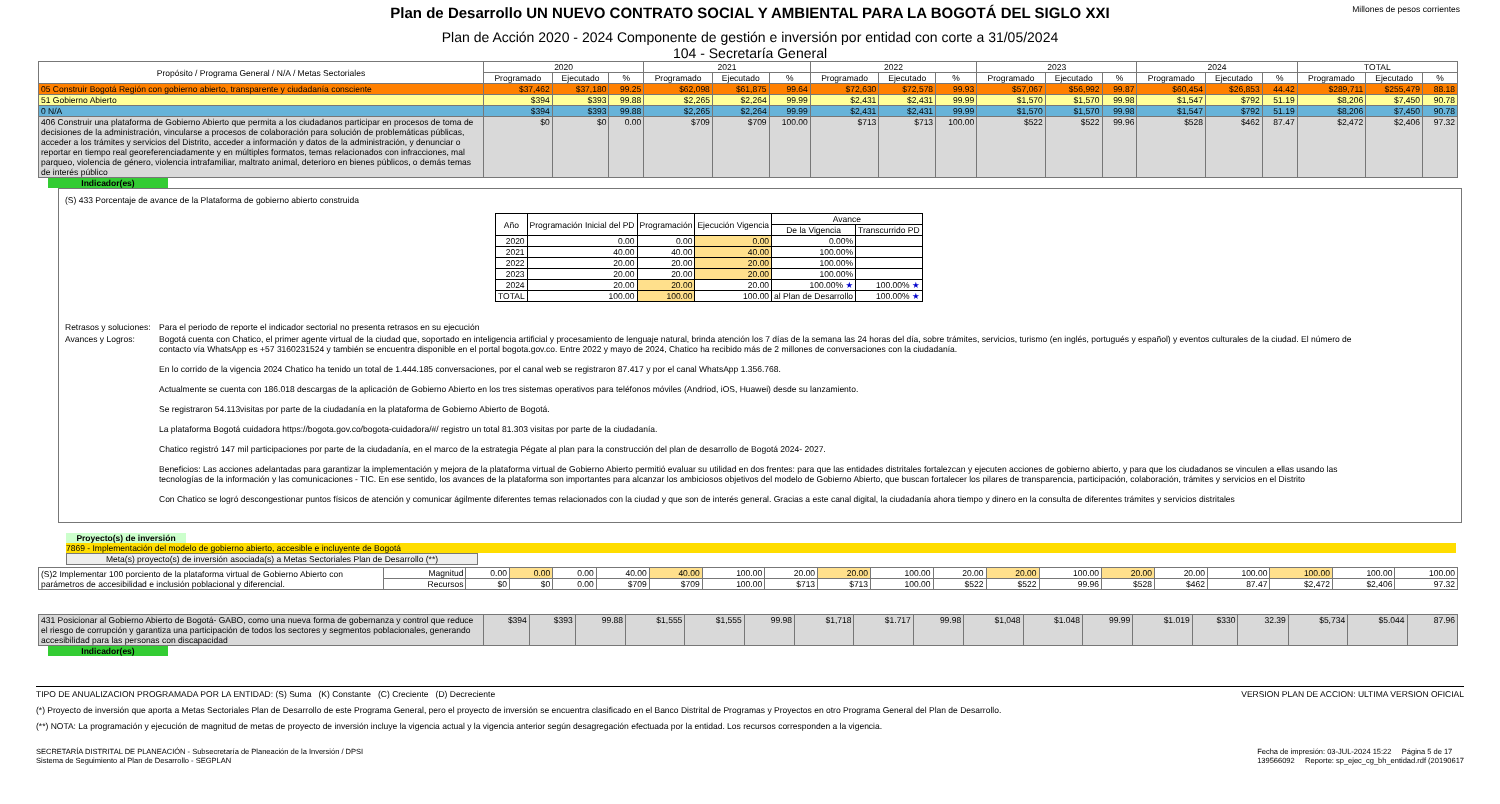Millones de pesos corrientes
Plan de Desarrollo UN NUEVO CONTRATO SOCIAL Y AMBIENTAL PARA LA BOGOTÁ DEL SIGLO XXI
Plan de Acción 2020 - 2024 Componente de gestión e inversión por entidad con corte a 31/05/2024
104 - Secretaría General
| Propósito / Programa General / N/A / Metas Sectoriales | 2020 | | | 2021 | | | 2022 | | | 2023 | | | 2024 | | | TOTAL | | |
| --- | --- | --- | --- | --- | --- | --- | --- | --- | --- | --- | --- | --- | --- | --- | --- | --- | --- | --- |
| | Programado | Ejecutado | % | Programado | Ejecutado | % | Programado | Ejecutado | % | Programado | Ejecutado | % | Programado | Ejecutado | % | Programado | Ejecutado | % |
| 05 Construir Bogotá Región con gobierno abierto, transparente y ciudadanía consciente | $37,462 | $37,180 | 99.25 | $62,098 | $61,875 | 99.64 | $72,630 | $72,578 | 99.93 | $57,067 | $56,992 | 99.87 | $60,454 | $26,853 | 44.42 | $289,711 | $255,479 | 88.18 |
| 51 Gobierno Abierto | $394 | $393 | 99.88 | $2,265 | $2,264 | 99.99 | $2,431 | $2,431 | 99.99 | $1,570 | $1,570 | 99.98 | $1,547 | $792 | 51.19 | $8,206 | $7,450 | 90.78 |
| 0 N/A | $394 | $393 | 99.88 | $2,265 | $2,264 | 99.99 | $2,431 | $2,431 | 99.99 | $1,570 | $1,570 | 99.98 | $1,547 | $792 | 51.19 | $8,206 | $7,450 | 90.78 |
| 406 Construir una plataforma de Gobierno Abierto que permita a los ciudadanos participar en procesos de toma de decisiones de la administración, vincularse a procesos de colaboración para solución de problemáticas públicas, acceder a los trámites y servicios del Distrito, acceder a información y datos de la administración, y denunciar o reportar en tiempo real georeferenciadamente y en múltiples formatos, temas relacionados con infracciones, mal parqueo, violencia de género, violencia intrafamiliar, maltrato animal, deterioro en bienes públicos, o demás temas de interés público | $0 | $0 | 0.00 | $709 | $709 | 100.00 | $713 | $713 | 100.00 | $522 | $522 | 99.96 | $528 | $462 | 87.47 | $2,472 | $2,406 | 97.32 |
Indicador(es)
(S) 433 Porcentaje de avance de la Plataforma de gobierno abierto construida
| Año | Programación Inicial del PD | Programación | Ejecución Vigencia | Avance | |
| --- | --- | --- | --- | --- | --- |
| | | | | De la Vigencia | Transcurrido PD |
| 2020 | 0.00 | 0.00 | 0.00 | 0.00% | |
| 2021 | 40.00 | 40.00 | 40.00 | 100.00% | |
| 2022 | 20.00 | 20.00 | 20.00 | 100.00% | |
| 2023 | 20.00 | 20.00 | 20.00 | 100.00% | |
| 2024 | 20.00 | 20.00 | 20.00 | 100.00% ★ | 100.00% ★ |
| TOTAL | 100.00 | 100.00 | 100.00 | al Plan de Desarrollo | 100.00% ★ |
Retrasos y soluciones:
Para el periodo de reporte el indicador sectorial no presenta retrasos en su ejecución
Avances y Logros: Bogotá cuenta con Chatico, el primer agente virtual de la ciudad que, soportado en inteligencia artificial y procesamiento de lenguaje natural, brinda atención los 7 días de la semana las 24 horas del día, sobre trámites, servicios, turismo (en inglés, portugués y español) y eventos culturales de la ciudad. El número de contacto vía WhatsApp es +57 3160231524 y también se encuentra disponible en el portal bogota.gov.co. Entre 2022 y mayo de 2024, Chatico ha recibido más de 2 millones de conversaciones con la ciudadanía.
En lo corrido de la vigencia 2024 Chatico ha tenido un total de 1.444.185 conversaciones, por el canal web se registraron 87.417 y por el canal WhatsApp 1.356.768.
Actualmente se cuenta con 186.018 descargas de la aplicación de Gobierno Abierto en los tres sistemas operativos para teléfonos móviles (Andriod, iOS, Huawei) desde su lanzamiento.
Se registraron 54.113visitas por parte de la ciudadanía en la plataforma de Gobierno Abierto de Bogotá.
La plataforma Bogotá cuidadora https://bogota.gov.co/bogota-cuidadora/#/ registro un total 81.303 visitas por parte de la ciudadanía.
Chatico registró 147 mil participaciones por parte de la ciudadanía, en el marco de la estrategia Pégate al plan para la construcción del plan de desarrollo de Bogotá 2024- 2027.
Beneficios: Las acciones adelantadas para garantizar la implementación y mejora de la plataforma virtual de Gobierno Abierto permitió evaluar su utilidad en dos frentes: para que las entidades distritales fortalezcan y ejecuten acciones de gobierno abierto, y para que los ciudadanos se vinculen a ellas usando las tecnologías de la información y las comunicaciones - TIC. En ese sentido, los avances de la plataforma son importantes para alcanzar los ambiciosos objetivos del modelo de Gobierno Abierto, que buscan fortalecer los pilares de transparencia, participación, colaboración, trámites y servicios en el Distrito
Con Chatico se logró descongestionar puntos físicos de atención y comunicar ágilmente diferentes temas relacionados con la ciudad y que son de interés general. Gracias a este canal digital, la ciudadanía ahora tiempo y dinero en la consulta de diferentes trámites y servicios distritales
Proyecto(s) de inversión
7869 - Implementación del modelo de gobierno abierto, accesible e incluyente de Bogotá
Meta(s) proyecto(s) de inversión asociada(s) a Metas Sectoriales Plan de Desarrollo (**)
| (S)2 Implementar 100 porciento de la plataforma virtual de Gobierno Abierto con parámetros de accesibilidad e inclusión poblacional y diferencial. | Magnitud | 0.00 | 0.00 | 0.00 | 40.00 | 40.00 | 100.00 | 20.00 | 20.00 | 100.00 | 20.00 | 20.00 | 100.00 | 20.00 | 20.00 | 100.00 | 100.00 | 100.00 | 100.00 |
| | Recursos | $0 | $0 | 0.00 | $709 | $709 | 100.00 | $713 | $713 | 100.00 | $522 | $522 | 99.96 | $528 | $462 | 87.47 | $2,472 | $2,406 | 97.32 |
| 431 Posicionar al Gobierno Abierto de Bogotá- GABO, como una nueva forma de gobernanza y control que reduce el riesgo de corrupción y garantiza una participación de todos los sectores y segmentos poblacionales, generando accesibilidad para las personas con discapacidad | $394 | $393 | 99.88 | $1,555 | $1,555 | 99.98 | $1,718 | $1.717 | 99.98 | $1,048 | $1.048 | 99.99 | $1.019 | $330 | 32.39 | $5,734 | $5.044 | 87.96 |
Indicador(es)
TIPO DE ANUALIZACION PROGRAMADA POR LA ENTIDAD: (S) Suma (K) Constante (C) Creciente (D) Decreciente VERSION PLAN DE ACCION: ULTIMA VERSION OFICIAL
(*) Proyecto de inversión que aporta a Metas Sectoriales Plan de Desarrollo de este Programa General, pero el proyecto de inversión se encuentra clasificado en el Banco Distrital de Programas y Proyectos en otro Programa General del Plan de Desarrollo.
(**) NOTA: La programación y ejecución de magnitud de metas de proyecto de inversión incluye la vigencia actual y la vigencia anterior según desagregación efectuada por la entidad. Los recursos corresponden a la vigencia.
SECRETARÍA DISTRITAL DE PLANEACIÓN - Subsecretaría de Planeación de la Inversión / DPSI
Sistema de Seguimiento al Plan de Desarrollo - SEGPLAN
Fecha de impresión: 03-JUL-2024 15:22 Página 5 de 17
139566092 Reporte: sp_ejec_cg_bh_entidad.rdf (20190617